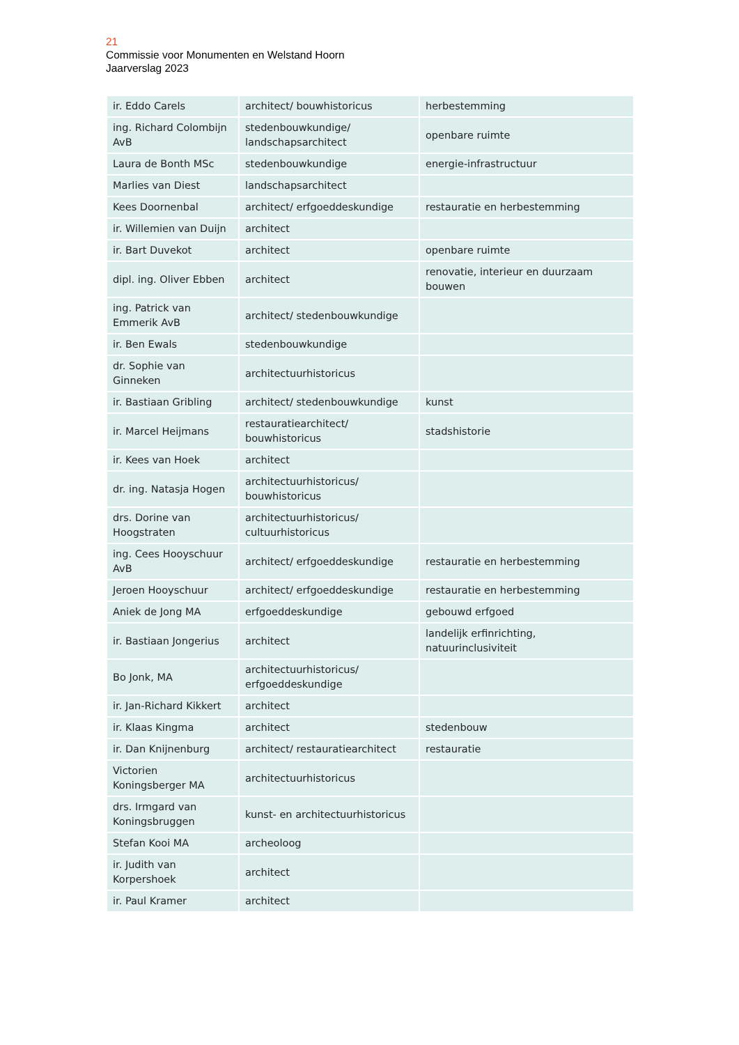21
Commissie voor Monumenten en Welstand Hoorn
Jaarverslag 2023
| ir. Eddo Carels | architect/ bouwhistoricus | herbestemming |
| ing. Richard Colombijn AvB | stedenbouwkundige/ landschapsarchitect | openbare ruimte |
| Laura de Bonth MSc | stedenbouwkundige | energie-infrastructuur |
| Marlies van Diest | landschapsarchitect | |
| Kees Doornenbal | architect/ erfgoeddeskundige | restauratie en herbestemming |
| ir. Willemien van Duijn | architect | |
| ir. Bart Duvekot | architect | openbare ruimte |
| dipl. ing. Oliver Ebben | architect | renovatie, interieur en duurzaam bouwen |
| ing. Patrick van Emmerik AvB | architect/ stedenbouwkundige | |
| ir. Ben Ewals | stedenbouwkundige | |
| dr. Sophie van Ginneken | architectuurhistoricus | |
| ir. Bastiaan Gribling | architect/ stedenbouwkundige | kunst |
| ir. Marcel Heijmans | restauratiearchitect/ bouwhistoricus | stadshistorie |
| ir. Kees van Hoek | architect | |
| dr. ing. Natasja Hogen | architectuurhistoricus/ bouwhistoricus | |
| drs. Dorine van Hoogstraten | architectuurhistoricus/ cultuurhistoricus | |
| ing. Cees Hooyschuur AvB | architect/ erfgoeddeskundige | restauratie en herbestemming |
| Jeroen Hooyschuur | architect/ erfgoeddeskundige | restauratie en herbestemming |
| Aniek de Jong MA | erfgoeddeskundige | gebouwd erfgoed |
| ir. Bastiaan Jongerius | architect | landelijk erfinrichting, natuurinclusiviteit |
| Bo Jonk, MA | architectuurhistoricus/ erfgoeddeskundige | |
| ir. Jan-Richard Kikkert | architect | |
| ir. Klaas Kingma | architect | stedenbouw |
| ir. Dan Knijnenburg | architect/ restauratiearchitect | restauratie |
| Victorien Koningsberger MA | architectuurhistoricus | |
| drs. Irmgard van Koningsbruggen | kunst- en architectuurhistoricus | |
| Stefan Kooi MA | archeoloog | |
| ir. Judith van Korpershoek | architect | |
| ir. Paul Kramer | architect | |